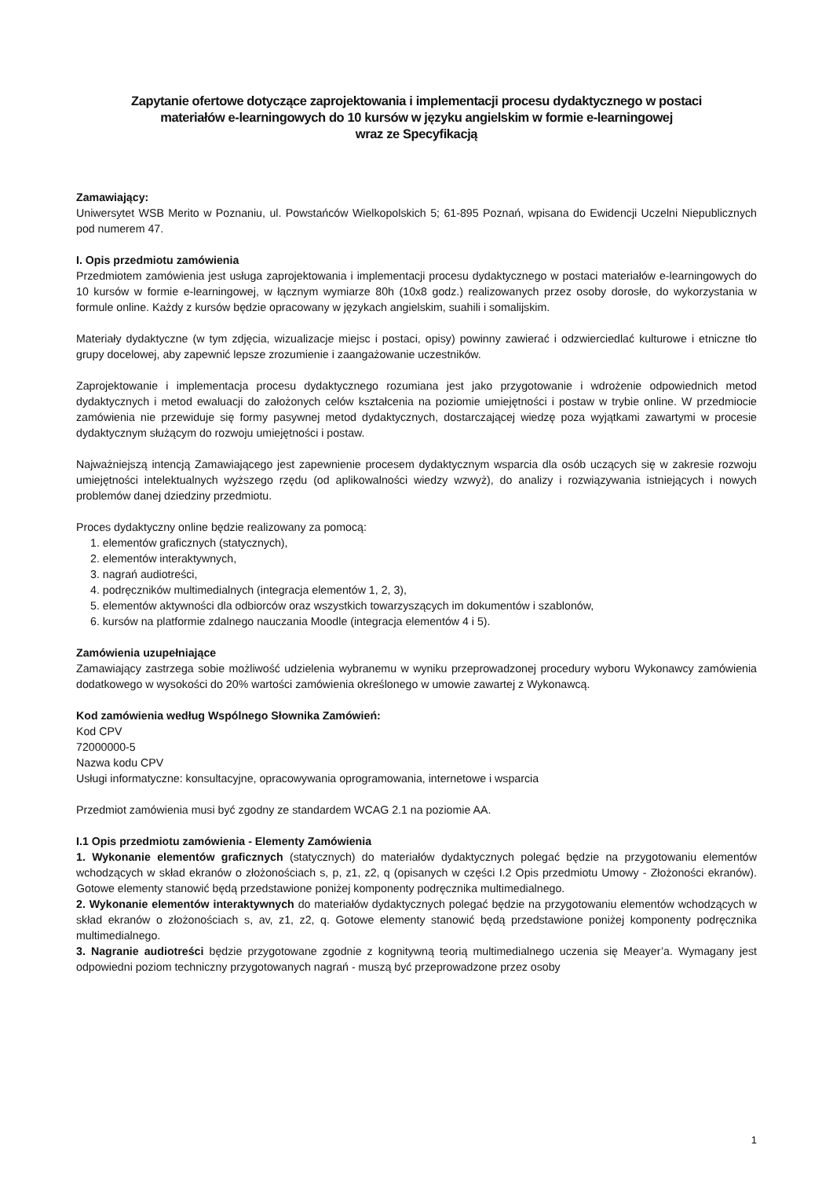Zapytanie ofertowe dotyczące zaprojektowania i implementacji procesu dydaktycznego w postaci
materiałów e-learningowych do 10 kursów w języku angielskim w formie e-learningowej
wraz ze Specyfikacją
Zamawiający:
Uniwersytet WSB Merito w Poznaniu, ul. Powstańców Wielkopolskich 5; 61-895 Poznań, wpisana do Ewidencji Uczelni Niepublicznych pod numerem 47.
I. Opis przedmiotu zamówienia
Przedmiotem zamówienia jest usługa zaprojektowania i implementacji procesu dydaktycznego w postaci materiałów e-learningowych do 10 kursów w formie e-learningowej, w łącznym wymiarze 80h (10x8 godz.) realizowanych przez osoby dorosłe, do wykorzystania w formule online. Każdy z kursów będzie opracowany w językach angielskim, suahili i somalijskim.
Materiały dydaktyczne (w tym zdjęcia, wizualizacje miejsc i postaci, opisy) powinny zawierać i odzwierciedlać kulturowe i etniczne tło grupy docelowej, aby zapewnić lepsze zrozumienie i zaangażowanie uczestników.
Zaprojektowanie i implementacja procesu dydaktycznego rozumiana jest jako przygotowanie i wdrożenie odpowiednich metod dydaktycznych i metod ewaluacji do założonych celów kształcenia na poziomie umiejętności i postaw w trybie online. W przedmiocie zamówienia nie przewiduje się formy pasywnej metod dydaktycznych, dostarczającej wiedzę poza wyjątkami zawartymi w procesie dydaktycznym służącym do rozwoju umiejętności i postaw.
Najważniejszą intencją Zamawiającego jest zapewnienie procesem dydaktycznym wsparcia dla osób uczących się w zakresie rozwoju umiejętności intelektualnych wyższego rzędu (od aplikowalności wiedzy wzwyż), do analizy i rozwiązywania istniejących i nowych problemów danej dziedziny przedmiotu.
Proces dydaktyczny online będzie realizowany za pomocą:
1. elementów graficznych (statycznych),
2. elementów interaktywnych,
3. nagrań audiotreści,
4. podręczników multimedialnych (integracja elementów 1, 2, 3),
5. elementów aktywności dla odbiorców oraz wszystkich towarzyszących im dokumentów i szablonów,
6. kursów na platformie zdalnego nauczania Moodle (integracja elementów 4 i 5).
Zamówienia uzupełniające
Zamawiający zastrzega sobie możliwość udzielenia wybranemu w wyniku przeprowadzonej procedury wyboru Wykonawcy zamówienia dodatkowego w wysokości do 20% wartości zamówienia określonego w umowie zawartej z Wykonawcą.
Kod zamówienia według Wspólnego Słownika Zamówień:
Kod CPV
72000000-5
Nazwa kodu CPV
Usługi informatyczne: konsultacyjne, opracowywania oprogramowania, internetowe i wsparcia
Przedmiot zamówienia musi być zgodny ze standardem WCAG 2.1 na poziomie AA.
I.1 Opis przedmiotu zamówienia - Elementy Zamówienia
1. Wykonanie elementów graficznych (statycznych) do materiałów dydaktycznych polegać będzie na przygotowaniu elementów wchodzących w skład ekranów o złożonościach s, p, z1, z2, q (opisanych w części I.2 Opis przedmiotu Umowy - Złożoności ekranów). Gotowe elementy stanowić będą przedstawione poniżej komponenty podręcznika multimedialnego.
2. Wykonanie elementów interaktywnych do materiałów dydaktycznych polegać będzie na przygotowaniu elementów wchodzących w skład ekranów o złożonościach s, av, z1, z2, q. Gotowe elementy stanowić będą przedstawione poniżej komponenty podręcznika multimedialnego.
3. Nagranie audiotreści będzie przygotowane zgodnie z kognitywną teorią multimedialnego uczenia się Meayer’a. Wymagany jest odpowiedni poziom techniczny przygotowanych nagrań - muszą być przeprowadzone przez osoby
1